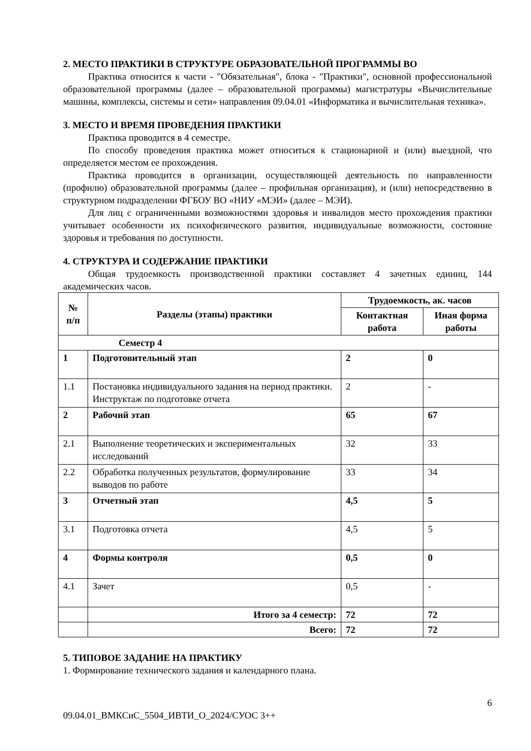2. МЕСТО ПРАКТИКИ В СТРУКТУРЕ ОБРАЗОВАТЕЛЬНОЙ ПРОГРАММЫ ВО
Практика относится к части - "Обязательная", блока - "Практики", основной профессиональной образовательной программы (далее – образовательной программы) магистратуры «Вычислительные машины, комплексы, системы и сети» направления 09.04.01 «Информатика и вычислительная техника».
3. МЕСТО И ВРЕМЯ ПРОВЕДЕНИЯ ПРАКТИКИ
Практика проводится в 4 семестре.
По способу проведения практика может относиться к стационарной и (или) выездной, что определяется местом ее прохождения.
Практика проводится в организации, осуществляющей деятельность по направленности (профилю) образовательной программы (далее – профильная организация), и (или) непосредственно в структурном подразделении ФГБОУ ВО «НИУ «МЭИ» (далее – МЭИ).
Для лиц с ограниченными возможностями здоровья и инвалидов место прохождения практики учитывает особенности их психофизического развития, индивидуальные возможности, состояние здоровья и требования по доступности.
4. СТРУКТУРА И СОДЕРЖАНИЕ ПРАКТИКИ
Общая трудоемкость производственной практики составляет 4 зачетных единиц, 144 академических часов.
| № п/п | Разделы (этапы) практики | Трудоемкость, ак. часов | |
| --- | --- | --- | --- |
| | | Контактная работа | Иная форма работы |
| Семестр 4 | | | |
| 1 | Подготовительный этап | 2 | 0 |
| 1.1 | Постановка индивидуального задания на период практики. Инструктаж по подготовке отчета | 2 | - |
| 2 | Рабочий этап | 65 | 67 |
| 2.1 | Выполнение теоретических и экспериментальных исследований | 32 | 33 |
| 2.2 | Обработка полученных результатов, формулирование выводов по работе | 33 | 34 |
| 3 | Отчетный этап | 4,5 | 5 |
| 3.1 | Подготовка отчета | 4,5 | 5 |
| 4 | Формы контроля | 0,5 | 0 |
| 4.1 | Зачет | 0,5 | - |
| | Итого за 4 семестр: | 72 | 72 |
| | Всего: | 72 | 72 |
5. ТИПОВОЕ ЗАДАНИЕ НА ПРАКТИКУ
1. Формирование технического задания и календарного плана.
6
09.04.01_ВМКСиС_5504_ИВТИ_О_2024/СУОС 3++